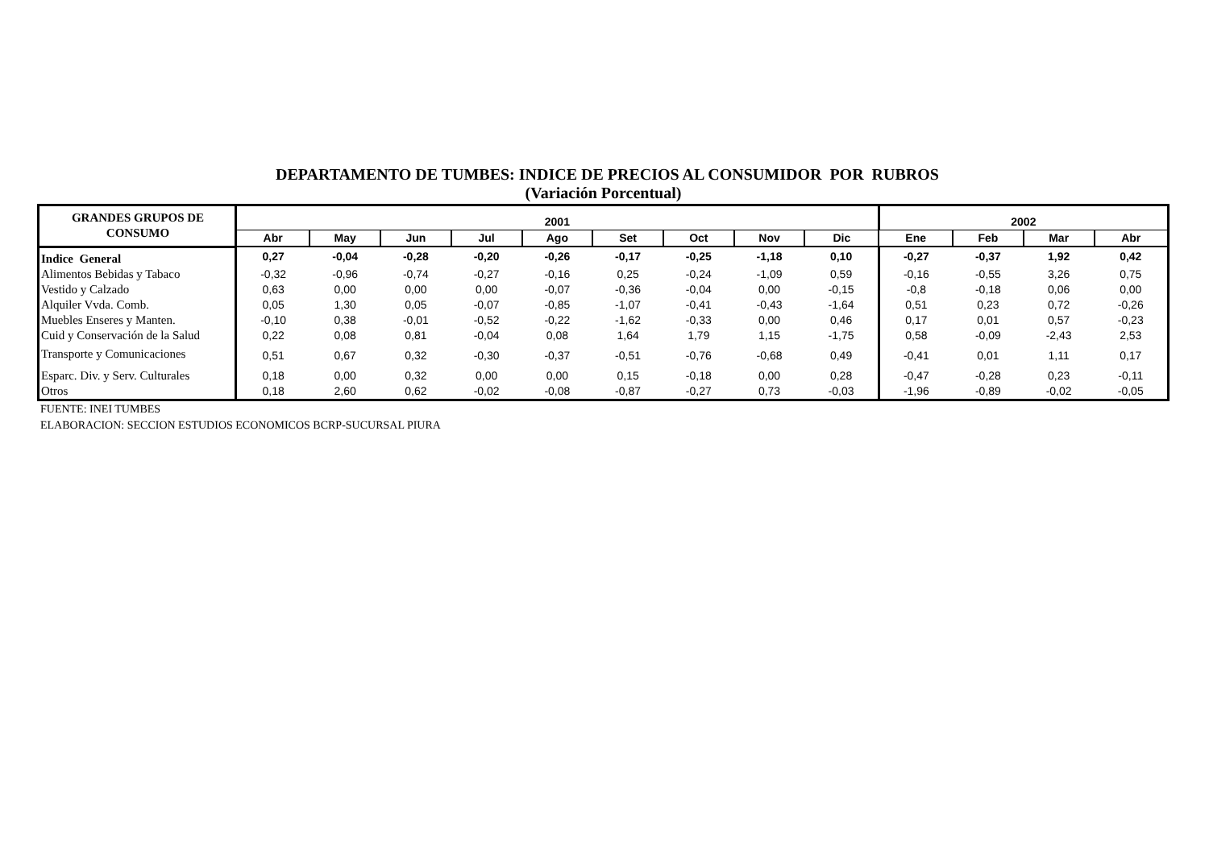DEPARTAMENTO DE TUMBES: INDICE DE PRECIOS AL CONSUMIDOR POR RUBROS
(Variación Porcentual)
| GRANDES GRUPOS DE CONSUMO | 2001 | | | | | | | | | 2002 | | | |
| --- | --- | --- | --- | --- | --- | --- | --- | --- | --- | --- | --- | --- | --- |
| | Abr | May | Jun | Jul | Ago | Set | Oct | Nov | Dic | Ene | Feb | Mar | Abr |
| Indice General | 0,27 | -0,04 | -0,28 | -0,20 | -0,26 | -0,17 | -0,25 | -1,18 | 0,10 | -0,27 | -0,37 | 1,92 | 0,42 |
| Alimentos Bebidas y Tabaco | -0,32 | -0,96 | -0,74 | -0,27 | -0,16 | 0,25 | -0,24 | -1,09 | 0,59 | -0,16 | -0,55 | 3,26 | 0,75 |
| Vestido y Calzado | 0,63 | 0,00 | 0,00 | 0,00 | -0,07 | -0,36 | -0,04 | 0,00 | -0,15 | -0,8 | -0,18 | 0,06 | 0,00 |
| Alquiler Vvda. Comb. | 0,05 | 1,30 | 0,05 | -0,07 | -0,85 | -1,07 | -0,41 | -0,43 | -1,64 | 0,51 | 0,23 | 0,72 | -0,26 |
| Muebles Enseres y Manten. | -0,10 | 0,38 | -0,01 | -0,52 | -0,22 | -1,62 | -0,33 | 0,00 | 0,46 | 0,17 | 0,01 | 0,57 | -0,23 |
| Cuid y Conservación de la Salud | 0,22 | 0,08 | 0,81 | -0,04 | 0,08 | 1,64 | 1,79 | 1,15 | -1,75 | 0,58 | -0,09 | -2,43 | 2,53 |
| Transporte y Comunicaciones | 0,51 | 0,67 | 0,32 | -0,30 | -0,37 | -0,51 | -0,76 | -0,68 | 0,49 | -0,41 | 0,01 | 1,11 | 0,17 |
| Esparc. Div. y Serv. Culturales | 0,18 | 0,00 | 0,32 | 0,00 | 0,00 | 0,15 | -0,18 | 0,00 | 0,28 | -0,47 | -0,28 | 0,23 | -0,11 |
| Otros | 0,18 | 2,60 | 0,62 | -0,02 | -0,08 | -0,87 | -0,27 | 0,73 | -0,03 | -1,96 | -0,89 | -0,02 | -0,05 |
FUENTE: INEI TUMBES
ELABORACION: SECCION ESTUDIOS ECONOMICOS BCRP-SUCURSAL PIURA